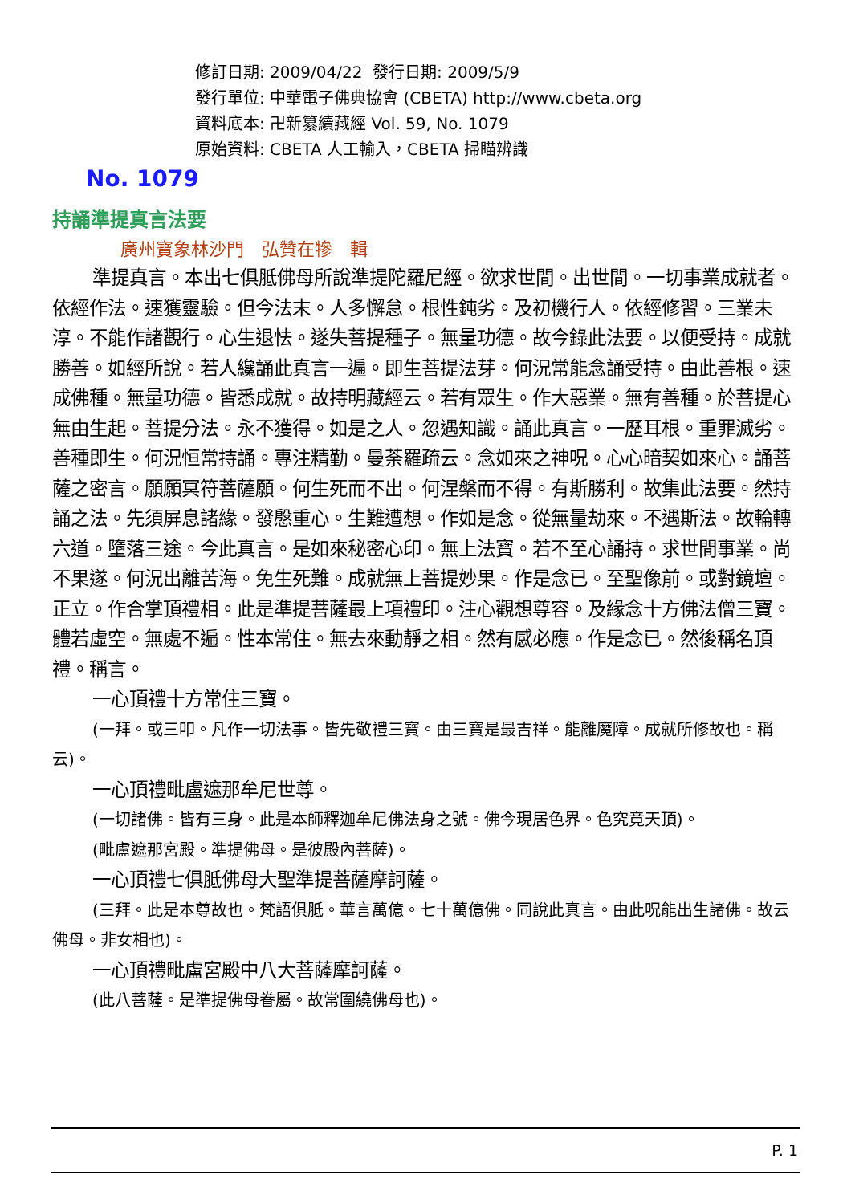修訂日期: 2009/04/22 發行日期: 2009/5/9
發行單位: 中華電子佛典協會 (CBETA) http://www.cbeta.org
資料底本: 卍新纂續藏經 Vol. 59, No. 1079
原始資料: CBETA 人工輸入，CBETA 掃瞄辨識
No. 1079
持誦準提真言法要
廣州寶象林沙門　弘贊在犙　輯
準提真言。本出七俱胝佛母所說準提陀羅尼經。欲求世間。出世間。一切事業成就者。依經作法。速獲靈驗。但今法末。人多懈怠。根性鈍劣。及初機行人。依經修習。三業未淳。不能作諸觀行。心生退怯。遂失菩提種子。無量功德。故今錄此法要。以便受持。成就勝善。如經所說。若人纔誦此真言一遍。即生菩提法芽。何況常能念誦受持。由此善根。速成佛種。無量功德。皆悉成就。故持明藏經云。若有眾生。作大惡業。無有善種。於菩提心無由生起。菩提分法。永不獲得。如是之人。忽遇知識。誦此真言。一歷耳根。重罪滅劣。善種即生。何況恒常持誦。專注精勤。曼荼羅疏云。念如來之神呪。心心暗契如來心。誦菩薩之密言。願願冥符菩薩願。何生死而不出。何涅槃而不得。有斯勝利。故集此法要。然持誦之法。先須屏息諸緣。發慇重心。生難遭想。作如是念。從無量劫來。不遇斯法。故輪轉六道。墮落三途。今此真言。是如來秘密心印。無上法寶。若不至心誦持。求世間事業。尚不果遂。何況出離苦海。免生死難。成就無上菩提妙果。作是念已。至聖像前。或對鏡壇。正立。作合掌頂禮相。此是準提菩薩最上項禮印。注心觀想尊容。及緣念十方佛法僧三寶。體若虛空。無處不遍。性本常住。無去來動靜之相。然有感必應。作是念已。然後稱名頂禮。稱言。
一心頂禮十方常住三寶。
(一拜。或三叩。凡作一切法事。皆先敬禮三寶。由三寶是最吉祥。能離魔障。成就所修故也。稱云)。
一心頂禮毗盧遮那牟尼世尊。
(一切諸佛。皆有三身。此是本師釋迦牟尼佛法身之號。佛今現居色界。色究竟天頂)。
(毗盧遮那宮殿。準提佛母。是彼殿內菩薩)。
一心頂禮七俱胝佛母大聖準提菩薩摩訶薩。
(三拜。此是本尊故也。梵語俱胝。華言萬億。七十萬億佛。同說此真言。由此呪能出生諸佛。故云佛母。非女相也)。
一心頂禮毗盧宮殿中八大菩薩摩訶薩。
(此八菩薩。是準提佛母眷屬。故常圍繞佛母也)。
P. 1